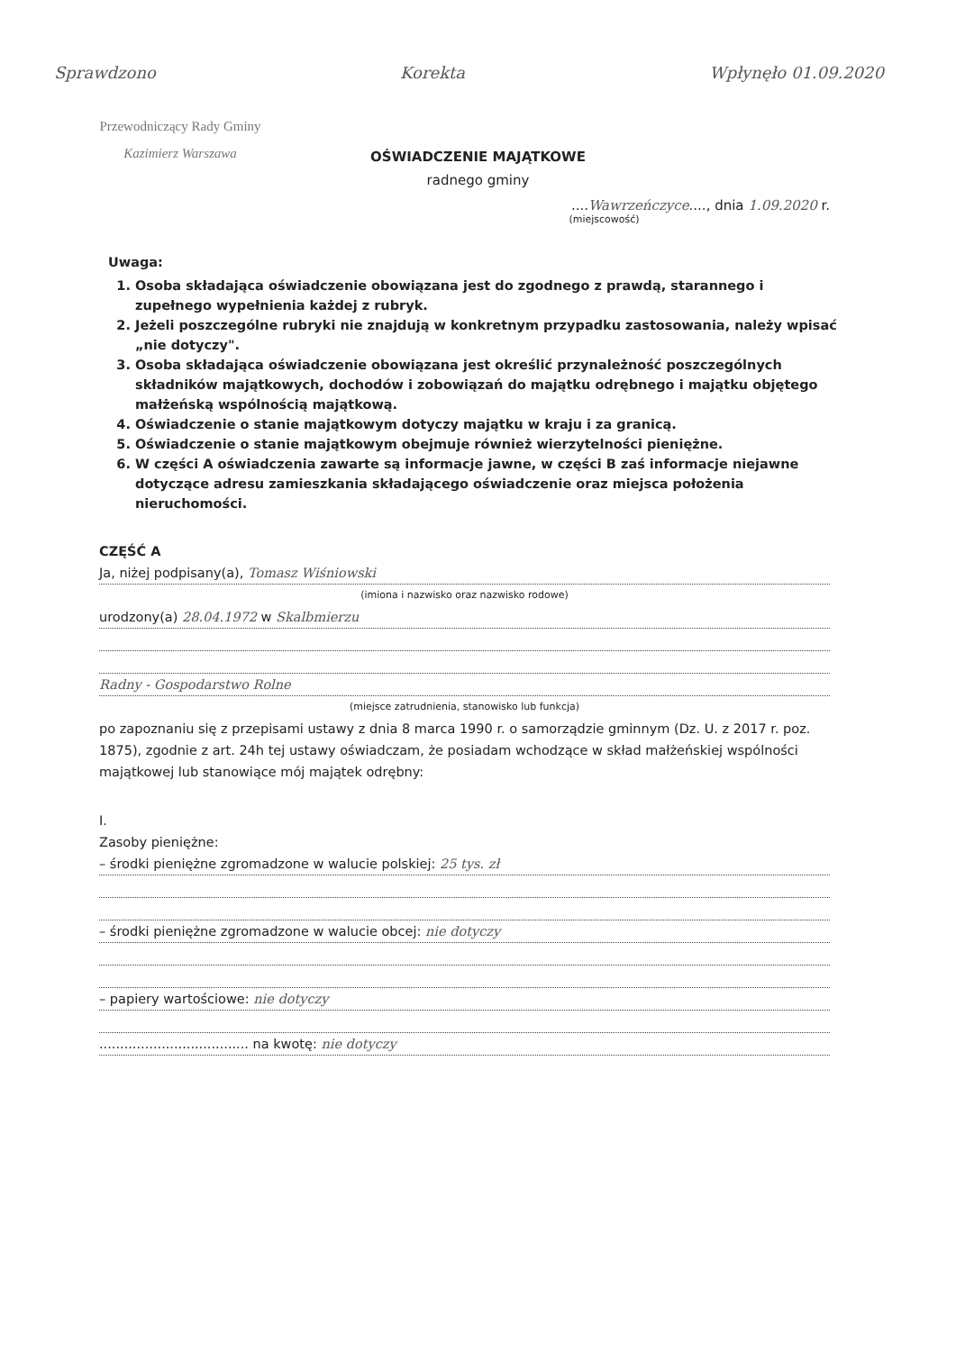Sprawdzono Korekta Wpłynęło 01.09.2020
Przewodniczący Rady Gminy
Kazimierz Warszawa
OŚWIADCZENIE MAJĄTKOWE
radnego gminy
....Wawrzeńczyce...., dnia 1.09.2020 r.
(miejscowość)
Uwaga:
1. Osoba składająca oświadczenie obowiązana jest do zgodnego z prawdą, starannego i zupełnego wypełnienia każdej z rubryk.
2. Jeżeli poszczególne rubryki nie znajdują w konkretnym przypadku zastosowania, należy wpisać „nie dotyczy".
3. Osoba składająca oświadczenie obowiązana jest określić przynależność poszczególnych składników majątkowych, dochodów i zobowiązań do majątku odrębnego i majątku objętego małżeńską wspólnością majątkową.
4. Oświadczenie o stanie majątkowym dotyczy majątku w kraju i za granicą.
5. Oświadczenie o stanie majątkowym obejmuje również wierzytelności pieniężne.
6. W części A oświadczenia zawarte są informacje jawne, w części B zaś informacje niejawne dotyczące adresu zamieszkania składającego oświadczenie oraz miejsca położenia nieruchomości.
CZĘŚĆ A
Ja, niżej podpisany(a), Tomasz Wiśniowski
(imiona i nazwisko oraz nazwisko rodowe)
urodzony(a) 28.04.1972 w Skalbmierzu
Radny - Gospodarstwo Rolne
(miejsce zatrudnienia, stanowisko lub funkcja)
po zapoznaniu się z przepisami ustawy z dnia 8 marca 1990 r. o samorządzie gminnym (Dz. U. z 2017 r. poz. 1875), zgodnie z art. 24h tej ustawy oświadczam, że posiadam wchodzące w skład małżeńskiej wspólności majątkowej lub stanowiące mój majątek odrębny:
I.
Zasoby pieniężne:
– środki pieniężne zgromadzone w walucie polskiej: 25 tys. zł
– środki pieniężne zgromadzone w walucie obcej: nie dotyczy
– papiery wartościowe: nie dotyczy
.................................... na kwotę: nie dotyczy